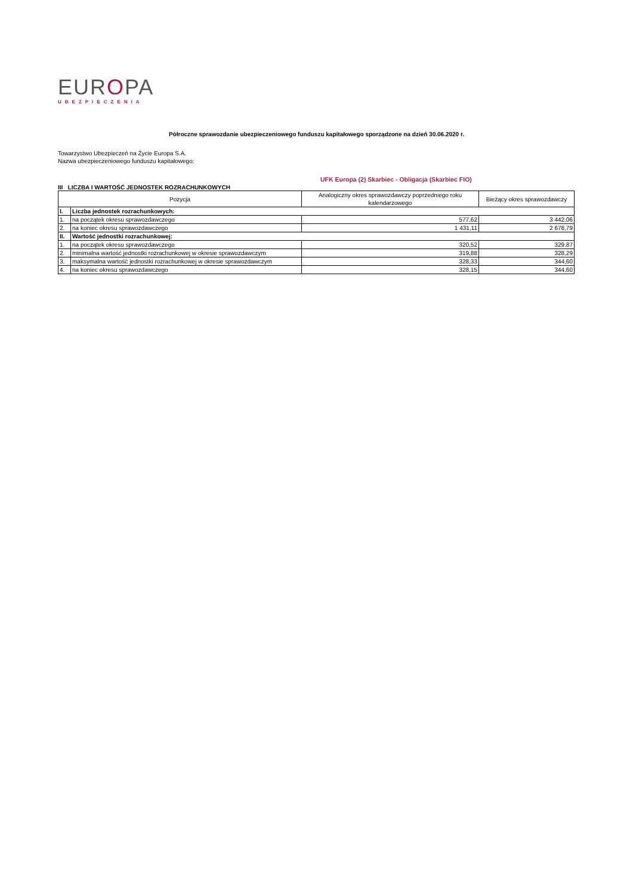EUROPA
UBEZPIECZENIA
Półroczne sprawozdanie ubezpieczeniowego funduszu kapitałowego sporządzone na dzień 30.06.2020 r.
Towarzystwo Ubezpieczeń na Życie Europa S.A.
Nazwa ubezpieczeniowego funduszu kapitałowego:
UFK Europa (2) Skarbiec - Obligacja (Skarbiec FIO)
III LICZBA I WARTOŚĆ JEDNOSTEK ROZRACHUNKOWYCH
| Pozycja | | Analogiczny okres sprawozdawczy poprzedniego roku kalendarzowego | Bieżący okres sprawozdawczy |
| --- | --- | --- | --- |
| I. | Liczba jednostek rozrachunkowych: | | |
| 1. | na początek okresu sprawozdawczego | 577,62 | 3 442,06 |
| 2. | na koniec okresu sprawozdawczego | 1 431,11 | 2 678,79 |
| II. | Wartość jednostki rozrachunkowej: | | |
| 1. | na początek okresu sprawozdawczego | 320,52 | 329,87 |
| 2. | minimalna wartość jednostki rozrachunkowej w okresie sprawozdawczym | 319,88 | 328,29 |
| 3. | maksymalna wartość jednostki rozrachunkowej w okresie sprawozdawczym | 328,33 | 344,60 |
| 4. | na koniec okresu sprawozdawczego | 328,15 | 344,60 |